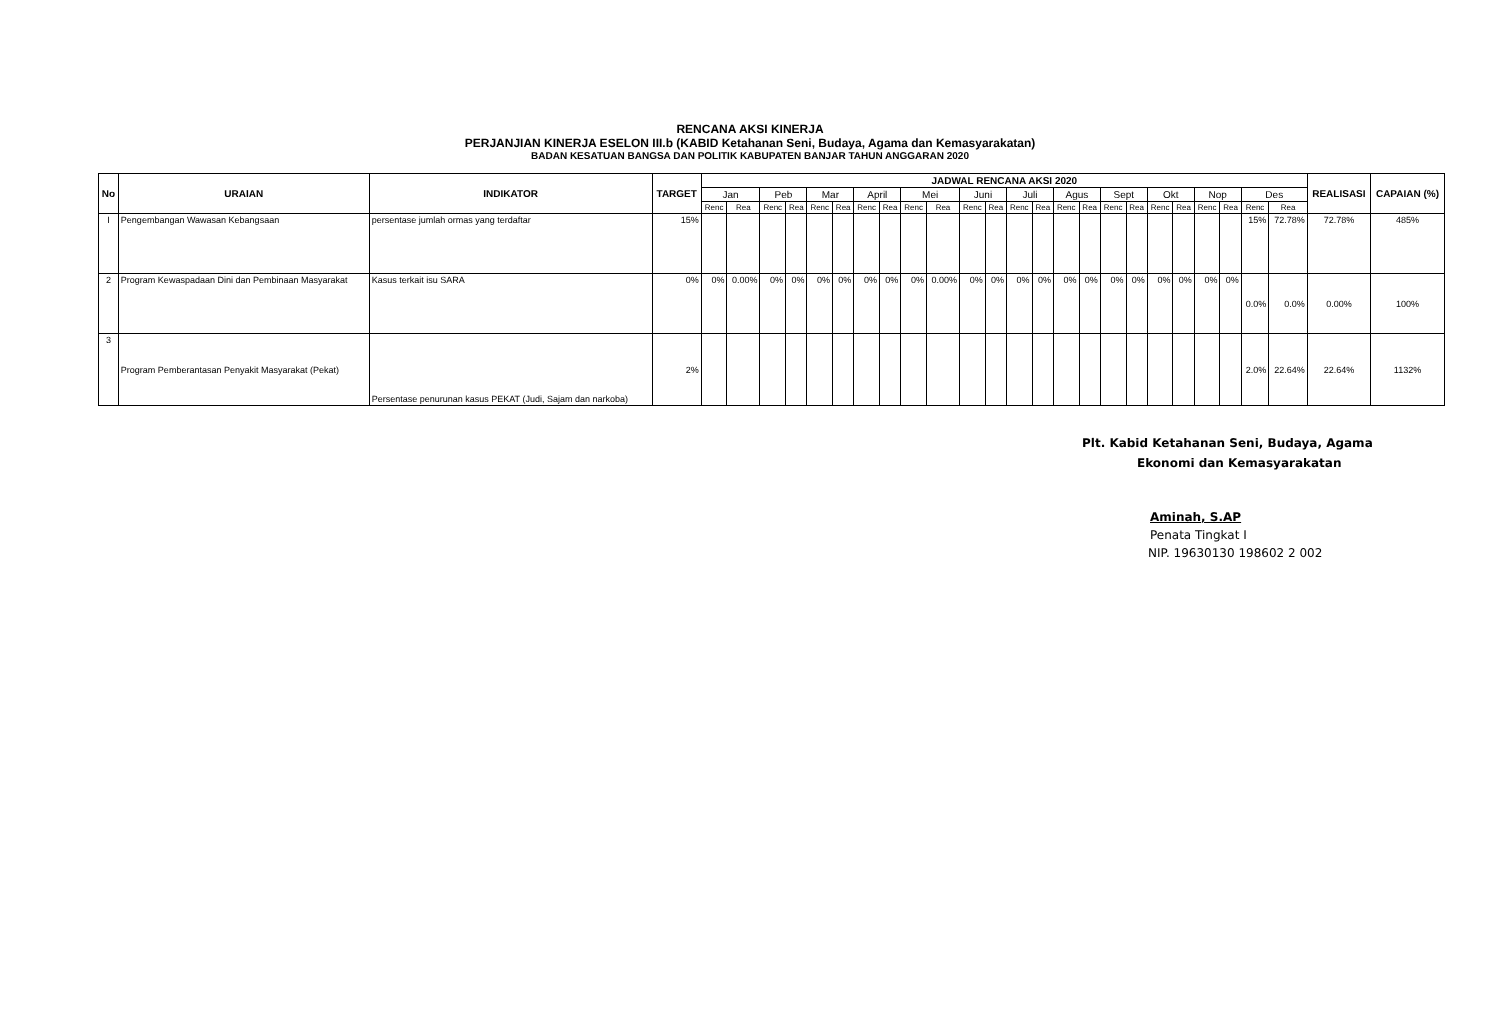RENCANA AKSI KINERJA
PERJANJIAN KINERJA ESELON III.b (KABID Ketahanan Seni, Budaya, Agama dan Kemasyarakatan)
BADAN KESATUAN BANGSA DAN POLITIK KABUPATEN BANJAR TAHUN ANGGARAN 2020
| No | URAIAN | INDIKATOR | TARGET | JADWAL RENCANA AKSI 2020 | | | | | | | | | | | | | | | | | | | | | | | | REALISASI | CAPAIAN (%) |
| --- | --- | --- | --- | --- | --- | --- | --- | --- | --- | --- | --- | --- | --- | --- | --- | --- | --- | --- | --- | --- | --- | --- | --- | --- | --- | --- | --- | --- | --- |
| | | | | Jan | | Peb | | Mar | | April | | Mei | | Juni | | Juli | | Agus | | Sept | | Okt | | Nop | | Des | | | |
| | | | | Renc | Rea | Renc | Rea | Renc | Rea | Renc | Rea | Renc | Rea | Renc | Rea | Renc | Rea | Renc | Rea | Renc | Rea | Renc | Rea | Renc | Rea | Renc | Rea | | |
| I | Pengembangan Wawasan Kebangsaan | persentase jumlah ormas yang terdaftar | 15% | | | | | | | | | | | | | | | | | | | | | | | 15% | 72.78% | 72.78% | 485% |
| 2 | Program Kewaspadaan Dini dan Pembinaan Masyarakat | Kasus terkait isu SARA | 0% | 0% | 0.00% | 0% | 0% | 0% | 0% | 0% | 0% | 0% | 0.00% | 0% | 0% | 0% | 0% | 0% | 0% | 0% | 0% | 0% | 0% | 0% | 0% | 0.0% | 0.0% | 0.00% | 100% |
| 3 | Program Pemberantasan Penyakit Masyarakat (Pekat) | Persentase penurunan kasus PEKAT (Judi, Sajam dan narkoba) | 2% | | | | | | | | | | | | | | | | | | | | | | | 2.0% | 22.64% | 22.64% | 1132% |
Plt. Kabid Ketahanan Seni, Budaya, Agama
Ekonomi dan Kemasyarakatan
Aminah, S.AP
Penata Tingkat I
NIP. 19630130 198602 2 002